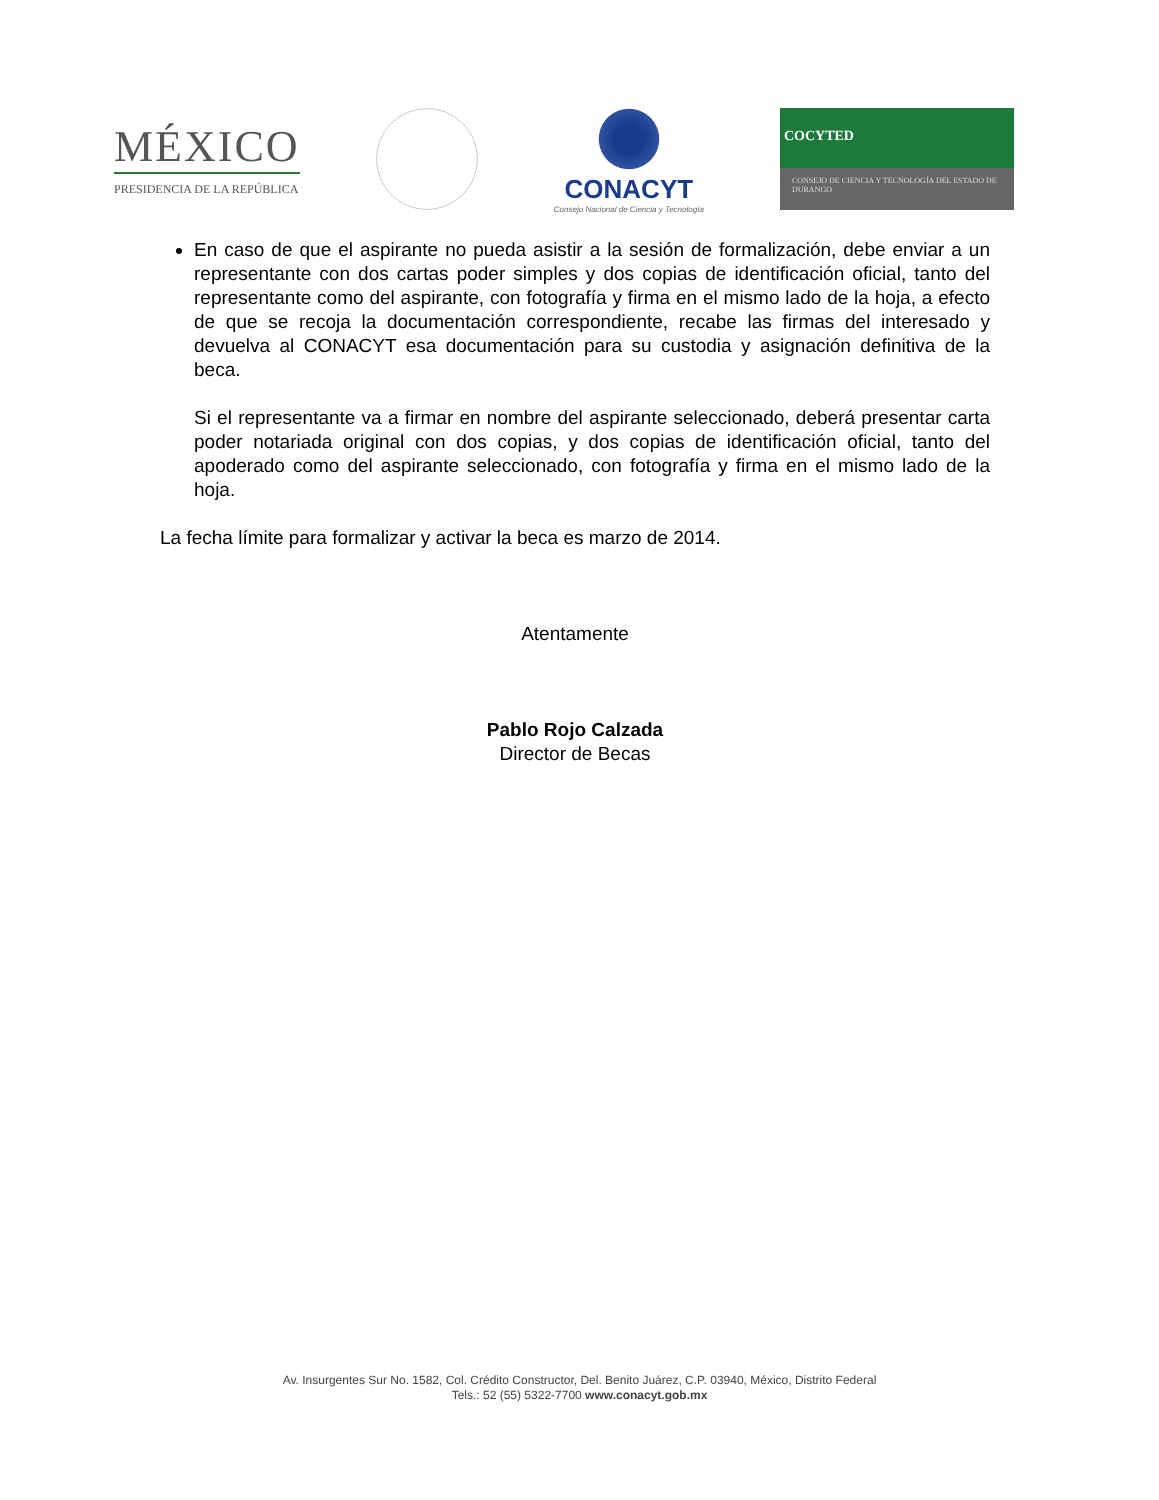MÉXICO
PRESIDENCIA DE LA REPÚBLICA
CONACYT
Consejo Nacional de Ciencia y Tecnología
COCYTED
CONSEJO DE CIENCIA Y TECNOLOGÍA DEL ESTADO DE DURANGO
En caso de que el aspirante no pueda asistir a la sesión de formalización, debe enviar a un representante con dos cartas poder simples y dos copias de identificación oficial, tanto del representante como del aspirante, con fotografía y firma en el mismo lado de la hoja, a efecto de que se recoja la documentación correspondiente, recabe las firmas del interesado y devuelva al CONACYT esa documentación para su custodia y asignación definitiva de la beca.
Si el representante va a firmar en nombre del aspirante seleccionado, deberá presentar carta poder notariada original con dos copias, y dos copias de identificación oficial, tanto del apoderado como del aspirante seleccionado, con fotografía y firma en el mismo lado de la hoja.
La fecha límite para formalizar y activar la beca es marzo de 2014.
Atentamente
Pablo Rojo Calzada
Director de Becas
Av. Insurgentes Sur No. 1582, Col. Crédito Constructor, Del. Benito Juárez, C.P. 03940, México, Distrito Federal
Tels.: 52 (55) 5322-7700 www.conacyt.gob.mx